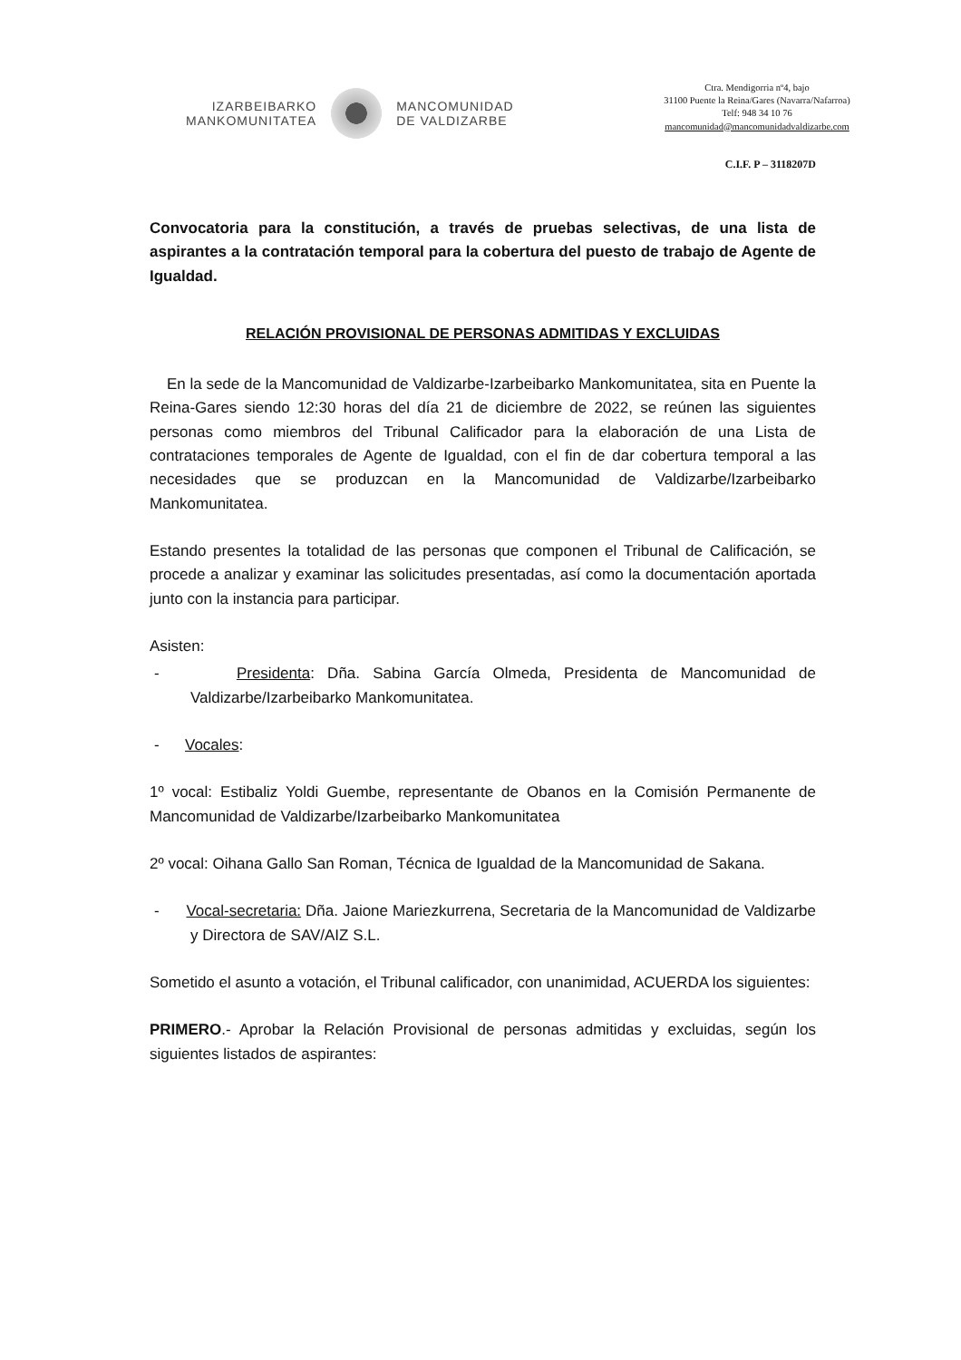IZARBEIBARKO
MANKOMUNITATEA
MANCOMUNIDAD
DE VALDIZARBE
Ctra. Mendigorria nº4, bajo
31100 Puente la Reina/Gares (Navarra/Nafarroa)
Telf: 948 34 10 76
mancomunidad@mancomunidadvaldizarbe.com
C.I.F. P – 3118207D
Convocatoria para la constitución, a través de pruebas selectivas, de una lista de aspirantes a la contratación temporal para la cobertura del puesto de trabajo de Agente de Igualdad.
RELACIÓN PROVISIONAL DE PERSONAS ADMITIDAS Y EXCLUIDAS
En la sede de la Mancomunidad de Valdizarbe-Izarbeibarko Mankomunitatea, sita en Puente la Reina-Gares siendo 12:30 horas del día 21 de diciembre de 2022, se reúnen las siguientes personas como miembros del Tribunal Calificador para la elaboración de una Lista de contrataciones temporales de Agente de Igualdad, con el fin de dar cobertura temporal a las necesidades que se produzcan en la Mancomunidad de Valdizarbe/Izarbeibarko Mankomunitatea.
Estando presentes la totalidad de las personas que componen el Tribunal de Calificación, se procede a analizar y examinar las solicitudes presentadas, así como la documentación aportada junto con la instancia para participar.
Asisten:
- Presidenta: Dña. Sabina García Olmeda, Presidenta de Mancomunidad de Valdizarbe/Izarbeibarko Mankomunitatea.
- Vocales:
1º vocal: Estibaliz Yoldi Guembe, representante de Obanos en la Comisión Permanente de Mancomunidad de Valdizarbe/Izarbeibarko Mankomunitatea
2º vocal: Oihana Gallo San Roman, Técnica de Igualdad de la Mancomunidad de Sakana.
- Vocal-secretaria: Dña. Jaione Mariezkurrena, Secretaria de la Mancomunidad de Valdizarbe y Directora de SAV/AIZ S.L.
Sometido el asunto a votación, el Tribunal calificador, con unanimidad, ACUERDA los siguientes:
PRIMERO.- Aprobar la Relación Provisional de personas admitidas y excluidas, según los siguientes listados de aspirantes: